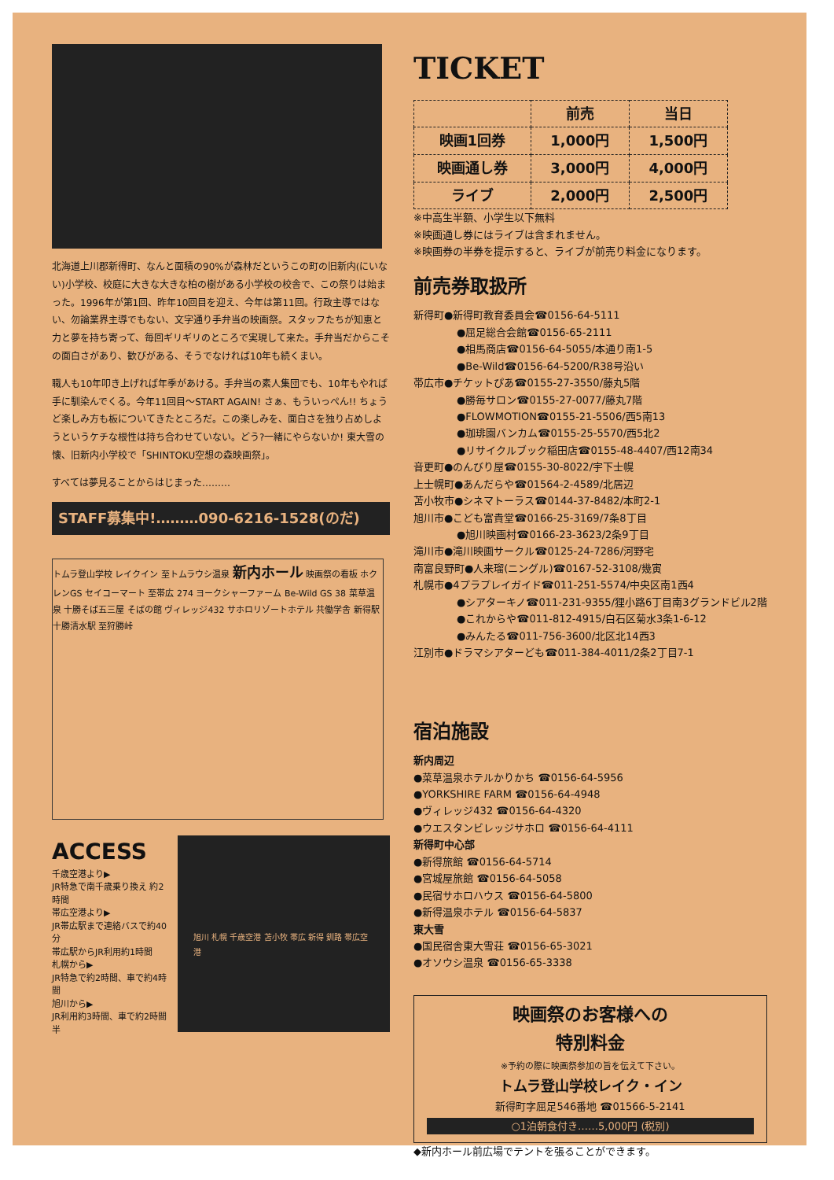北海道上川郡新得町、なんと面積の90%が森林だというこの町の旧新内(にいない)小学校、校庭に大きな大きな柏の樹がある小学校の校舎で、この祭りは始まった。1996年が第1回、昨年10回目を迎え、今年は第11回。行政主導ではない、勿論業界主導でもない、文字通り手弁当の映画祭。スタッフたちが知恵と力と夢を持ち寄って、毎回ギリギリのところで実現して来た。手弁当だからこその面白さがあり、歓びがある、そうでなければ10年も続くまい。
職人も10年叩き上げれば年季があける。手弁当の素人集団でも、10年もやれば手に馴染んでくる。今年11回目〜START AGAIN! さぁ、もういっぺん!! ちょうど楽しみ方も板についてきたところだ。この楽しみを、面白さを独り占めしようというケチな根性は持ち合わせていない。どう?一緒にやらないか! 東大雪の懐、旧新内小学校で「SHINTOKU空想の森映画祭」。
すべては夢見ることからはじまった………
STAFF募集中!………090-6216-1528(のだ)
トムラ登山学校 レイクイン 至トムラウシ温泉 新内ホール 映画祭の看板 ホクレンGS セイコーマート 至帯広 274 ヨークシャーファーム Be-Wild GS 38 菜草温泉 十勝そば五三屋 そばの館 ヴィレッジ432 サホロリゾートホテル 共働学舎 新得駅 十勝清水駅 至狩勝峠
ACCESS
千歳空港より▶
JR特急で南千歳乗り換え 約2時間
帯広空港より▶
JR帯広駅まで連絡バスで約40分
帯広駅からJR利用約1時間
札幌から▶
JR特急で約2時間、車で約4時間
旭川から▶
JR利用約3時間、車で約2時間半
旭川 札幌 千歳空港 苫小牧 帯広 新得 釧路 帯広空港
TICKET
| | 前売 | 当日 |
| --- | --- | --- |
| 映画1回券 | 1,000円 | 1,500円 |
| 映画通し券 | 3,000円 | 4,000円 |
| ライブ | 2,000円 | 2,500円 |
※中高生半額、小学生以下無料
※映画通し券にはライブは含まれません。
※映画券の半券を提示すると、ライブが前売り料金になります。
前売券取扱所
新得町●新得町教育委員会☎0156-64-5111
●屈足総合会館☎0156-65-2111
●相馬商店☎0156-64-5055/本通り南1-5
●Be-Wild☎0156-64-5200/R38号沿い
帯広市●チケットぴあ☎0155-27-3550/藤丸5階
●勝毎サロン☎0155-27-0077/藤丸7階
●FLOWMOTION☎0155-21-5506/西5南13
●珈琲園バンカム☎0155-25-5570/西5北2
●リサイクルブック稲田店☎0155-48-4407/西12南34
音更町●のんびり屋☎0155-30-8022/宇下士幌
上士幌町●あんだらや☎01564-2-4589/北居辺
苫小牧市●シネマトーラス☎0144-37-8482/本町2-1
旭川市●こども富貴堂☎0166-25-3169/7条8丁目
●旭川映画村☎0166-23-3623/2条9丁目
滝川市●滝川映画サークル☎0125-24-7286/河野宅
南富良野町●人来瑠(ニングル)☎0167-52-3108/幾寅
札幌市●4プラプレイガイド☎011-251-5574/中央区南1西4
●シアターキノ☎011-231-9355/狸小路6丁目南3グランドビル2階
●これからや☎011-812-4915/白石区菊水3条1-6-12
●みんたる☎011-756-3600/北区北14西3
江別市●ドラマシアターども☎011-384-4011/2条2丁目7-1
宿泊施設
新内周辺
●菜草温泉ホテルかりかち ☎0156-64-5956
●YORKSHIRE FARM ☎0156-64-4948
●ヴィレッジ432 ☎0156-64-4320
●ウエスタンビレッジサホロ ☎0156-64-4111
新得町中心部
●新得旅館 ☎0156-64-5714
●宮城屋旅館 ☎0156-64-5058
●民宿サホロハウス ☎0156-64-5800
●新得温泉ホテル ☎0156-64-5837
東大雪
●国民宿舎東大雪荘 ☎0156-65-3021
●オソウシ温泉 ☎0156-65-3338
映画祭のお客様への
特別料金
※予約の際に映画祭参加の旨を伝えて下さい。
トムラ登山学校レイク・イン
新得町字屈足546番地 ☎01566-5-2141
○1泊朝食付き……5,000円 (税別)
◆新内ホール前広場でテントを張ることができます。